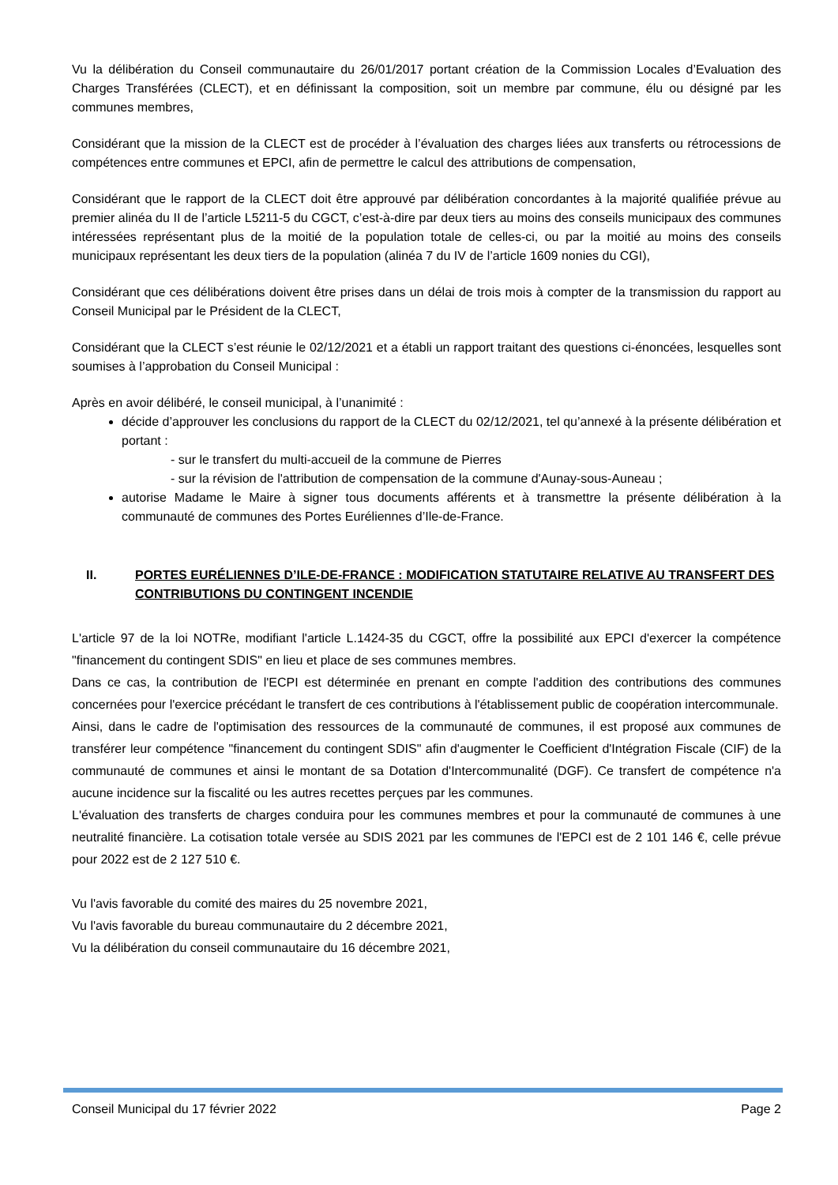Vu la délibération du Conseil communautaire du 26/01/2017 portant création de la Commission Locales d’Evaluation des Charges Transférées (CLECT), et en définissant la composition, soit un membre par commune, élu ou désigné par les communes membres,
Considérant que la mission de la CLECT est de procéder à l’évaluation des charges liées aux transferts ou rétrocessions de compétences entre communes et EPCI, afin de permettre le calcul des attributions de compensation,
Considérant que le rapport de la CLECT doit être approuvé par délibération concordantes à la majorité qualifiée prévue au premier alinéa du II de l’article L5211-5 du CGCT, c’est-à-dire par deux tiers au moins des conseils municipaux des communes intéressées représentant plus de la moitié de la population totale de celles-ci, ou par la moitié au moins des conseils municipaux représentant les deux tiers de la population (alinéa 7 du IV de l’article 1609 nonies du CGI),
Considérant que ces délibérations doivent être prises dans un délai de trois mois à compter de la transmission du rapport au Conseil Municipal par le Président de la CLECT,
Considérant que la CLECT s’est réunie le 02/12/2021 et a établi un rapport traitant des questions ci-énoncées, lesquelles sont soumises à l’approbation du Conseil Municipal :
Après en avoir délibéré, le conseil municipal, à l’unanimité :
décide d’approuver les conclusions du rapport de la CLECT du 02/12/2021, tel qu’annexé à la présente délibération et portant :
- sur le transfert du multi-accueil de la commune de Pierres
- sur la révision de l'attribution de compensation de la commune d'Aunay-sous-Auneau ;
autorise Madame le Maire à signer tous documents afférents et à transmettre la présente délibération à la communauté de communes des Portes Euréliennes d’Ile-de-France.
II. PORTES EURÉLIENNES D’ILE-DE-FRANCE : MODIFICATION STATUTAIRE RELATIVE AU TRANSFERT DES CONTRIBUTIONS DU CONTINGENT INCENDIE
L'article 97 de la loi NOTRe, modifiant l'article L.1424-35 du CGCT, offre la possibilité aux EPCI d'exercer la compétence "financement du contingent SDIS" en lieu et place de ses communes membres.
Dans ce cas, la contribution de l'ECPI est déterminée en prenant en compte l'addition des contributions des communes concernées pour l'exercice précédant le transfert de ces contributions à l'établissement public de coopération intercommunale.
Ainsi, dans le cadre de l'optimisation des ressources de la communauté de communes, il est proposé aux communes de transférer leur compétence "financement du contingent SDIS" afin d'augmenter le Coefficient d'Intégration Fiscale (CIF) de la communauté de communes et ainsi le montant de sa Dotation d'Intercommunalité (DGF). Ce transfert de compétence n'a aucune incidence sur la fiscalité ou les autres recettes perçues par les communes.
L'évaluation des transferts de charges conduira pour les communes membres et pour la communauté de communes à une neutralité financière. La cotisation totale versée au SDIS 2021 par les communes de l'EPCI est de 2 101 146 €, celle prévue pour 2022 est de 2 127 510 €.
Vu l'avis favorable du comité des maires du 25 novembre 2021,
Vu l'avis favorable du bureau communautaire du 2 décembre 2021,
Vu la délibération du conseil communautaire du 16 décembre 2021,
Conseil Municipal du 17 février 2022 Page 2